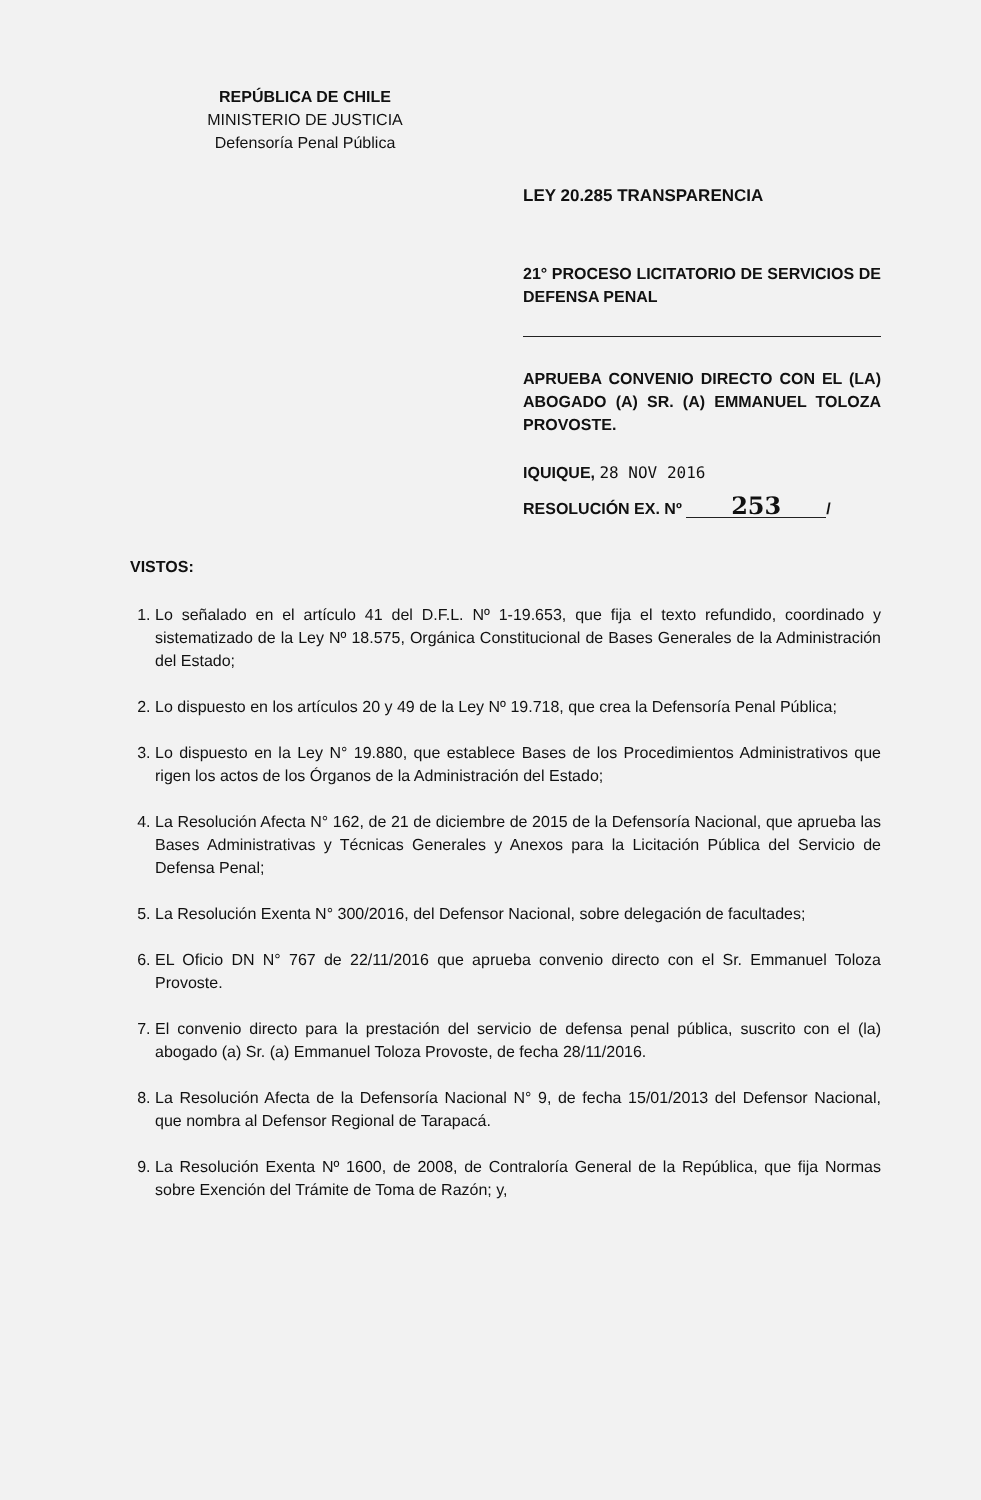REPÚBLICA DE CHILE
MINISTERIO DE JUSTICIA
Defensoría Penal Pública
LEY 20.285 TRANSPARENCIA
21° PROCESO LICITATORIO DE SERVICIOS DE DEFENSA PENAL
APRUEBA CONVENIO DIRECTO CON EL (LA) ABOGADO (A) SR. (A) EMMANUEL TOLOZA PROVOSTE.
IQUIQUE, 28 NOV 2016
RESOLUCIÓN EX. Nº 253 /
VISTOS:
1. Lo señalado en el artículo 41 del D.F.L. Nº 1-19.653, que fija el texto refundido, coordinado y sistematizado de la Ley Nº 18.575, Orgánica Constitucional de Bases Generales de la Administración del Estado;
2. Lo dispuesto en los artículos 20 y 49 de la Ley Nº 19.718, que crea la Defensoría Penal Pública;
3. Lo dispuesto en la Ley N° 19.880, que establece Bases de los Procedimientos Administrativos que rigen los actos de los Órganos de la Administración del Estado;
4. La Resolución Afecta N° 162, de 21 de diciembre de 2015 de la Defensoría Nacional, que aprueba las Bases Administrativas y Técnicas Generales y Anexos para la Licitación Pública del Servicio de Defensa Penal;
5. La Resolución Exenta N° 300/2016, del Defensor Nacional, sobre delegación de facultades;
6. EL Oficio DN N° 767 de 22/11/2016 que aprueba convenio directo con el Sr. Emmanuel Toloza Provoste.
7. El convenio directo para la prestación del servicio de defensa penal pública, suscrito con el (la) abogado (a) Sr. (a) Emmanuel Toloza Provoste, de fecha 28/11/2016.
8. La Resolución Afecta de la Defensoría Nacional N° 9, de fecha 15/01/2013 del Defensor Nacional, que nombra al Defensor Regional de Tarapacá.
9. La Resolución Exenta Nº 1600, de 2008, de Contraloría General de la República, que fija Normas sobre Exención del Trámite de Toma de Razón; y,